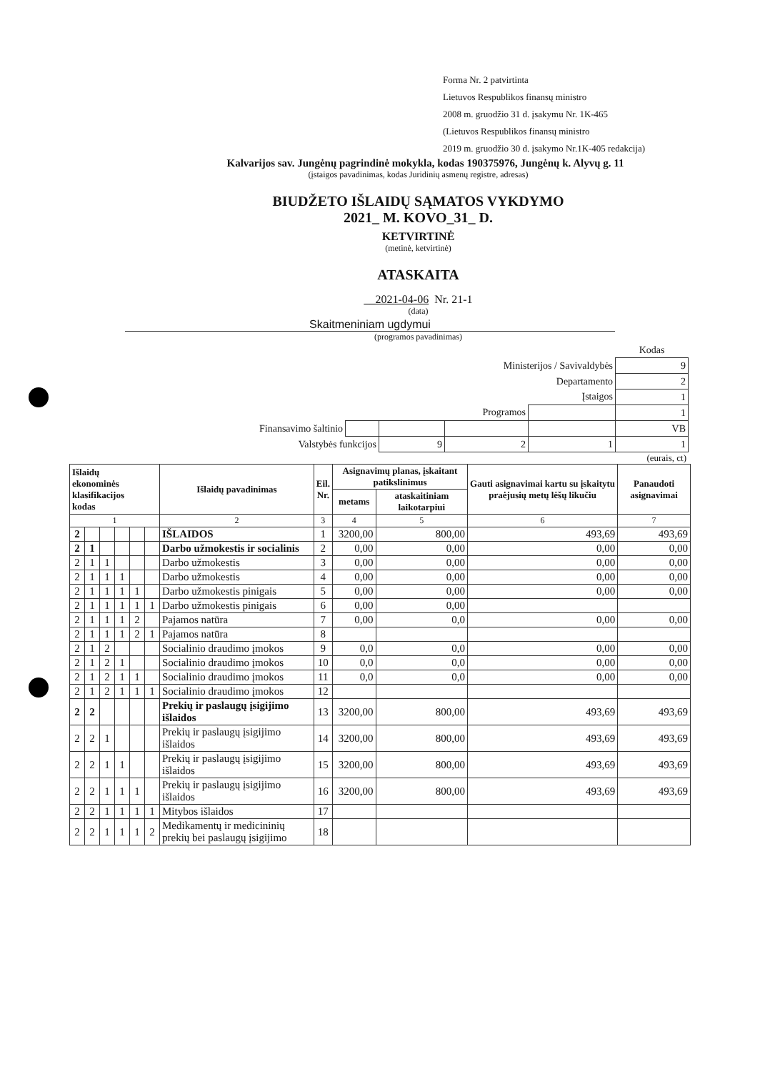Forma Nr. 2 patvirtinta
Lietuvos Respublikos finansų ministro
2008 m. gruodžio 31 d. įsakymu Nr. 1K-465
(Lietuvos Respublikos finansų ministro
2019 m. gruodžio 30 d. įsakymo Nr.1K-405 redakcija)
Kalvarijos sav. Jungėnų pagrindinė mokykla, kodas 190375976, Jungėnų k. Alyvų g. 11
(įstaigos pavadinimas, kodas Juridinių asmenų registre, adresas)
BIUDŽETO IŠLAIDŲ SĄMATOS VYKDYMO
2021_ M. KOVO_31_ D.
KETVIRTINĖ
(metinė, ketvirtinė)
ATASKAITA
__2021-04-06 Nr. 21-1
(data)
Skaitmeniniam ugdymui
(programos pavadinimas)
| | | | | | Kodas |
| Ministerijos / Savivaldybės | | | | | 9 |
| Departamento | | | | | 2 |
| Įstaigos | | | | | 1 |
| Programos | | | | | 1 |
| Finansavimo šaltinio | | | | | VB |
| Valstybės funkcijos | | 9 | 2 | 1 | 1 |
(eurais, ct)
| Išlaidų ekonominės klasifikacijos kodas | | | | | | Išlaidų pavadinimas | Eil. Nr. | Asignavimų planas, įskaitant patikslinimus | | Gauti asignavimai kartu su įskaitytu praėjusių metų lėšų likučiu | Panaudoti asignavimai |
| --- | --- | --- | --- | --- | --- | --- | --- | --- | --- | --- | --- |
| | | | | | | | | metams | ataskaitiniam laikotarpiui | | |
| 1 | | | | | | 2 | 3 | 4 | 5 | 6 | 7 |
| 2 | | | | | | IŠLAIDOS | 1 | 3200,00 | 800,00 | 493,69 | 493,69 |
| 2 | 1 | | | | | Darbo užmokestis ir socialinis | 2 | 0,00 | 0,00 | 0,00 | 0,00 |
| 2 | 1 | 1 | | | | Darbo užmokestis | 3 | 0,00 | 0,00 | 0,00 | 0,00 |
| 2 | 1 | 1 | 1 | | | Darbo užmokestis | 4 | 0,00 | 0,00 | 0,00 | 0,00 |
| 2 | 1 | 1 | 1 | 1 | | Darbo užmokestis pinigais | 5 | 0,00 | 0,00 | 0,00 | 0,00 |
| 2 | 1 | 1 | 1 | 1 | 1 | Darbo užmokestis pinigais | 6 | 0,00 | 0,00 | | |
| 2 | 1 | 1 | 1 | 2 | | Pajamos natūra | 7 | 0,00 | 0,0 | 0,00 | 0,00 |
| 2 | 1 | 1 | 1 | 2 | 1 | Pajamos natūra | 8 | | | | |
| 2 | 1 | 2 | | | | Socialinio draudimo įmokos | 9 | 0,0 | 0,0 | 0,00 | 0,00 |
| 2 | 1 | 2 | 1 | | | Socialinio draudimo įmokos | 10 | 0,0 | 0,0 | 0,00 | 0,00 |
| 2 | 1 | 2 | 1 | 1 | | Socialinio draudimo įmokos | 11 | 0,0 | 0,0 | 0,00 | 0,00 |
| 2 | 1 | 2 | 1 | 1 | 1 | Socialinio draudimo įmokos | 12 | | | | |
| 2 | 2 | | | | | Prekių ir paslaugų įsigijimo išlaidos | 13 | 3200,00 | 800,00 | 493,69 | 493,69 |
| 2 | 2 | 1 | | | | Prekių ir paslaugų įsigijimo išlaidos | 14 | 3200,00 | 800,00 | 493,69 | 493,69 |
| 2 | 2 | 1 | 1 | | | Prekių ir paslaugų įsigijimo išlaidos | 15 | 3200,00 | 800,00 | 493,69 | 493,69 |
| 2 | 2 | 1 | 1 | 1 | | Prekių ir paslaugų įsigijimo išlaidos | 16 | 3200,00 | 800,00 | 493,69 | 493,69 |
| 2 | 2 | 1 | 1 | 1 | 1 | Mitybos išlaidos | 17 | | | | |
| 2 | 2 | 1 | 1 | 1 | 2 | Medikamentų ir medicininių prekių bei paslaugų įsigijimo | 18 | | | | |